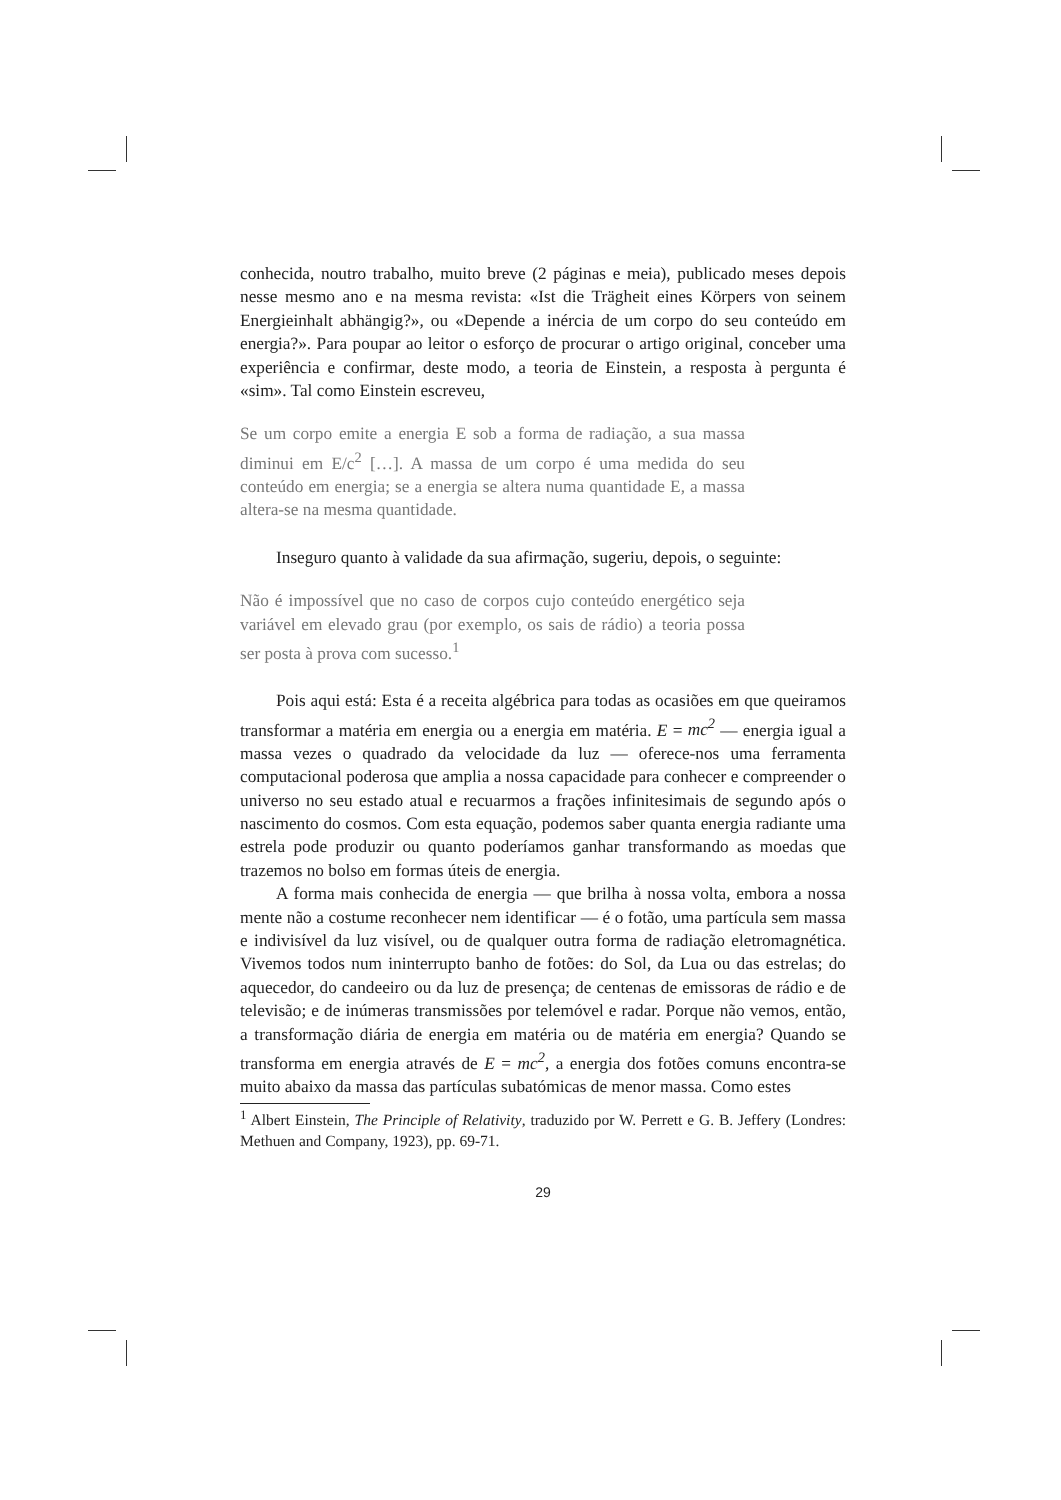conhecida, noutro trabalho, muito breve (2 páginas e meia), publicado meses depois nesse mesmo ano e na mesma revista: «Ist die Trägheit eines Körpers von seinem Energieinhalt abhängig?», ou «Depende a inércia de um corpo do seu conteúdo em energia?». Para poupar ao leitor o esforço de procurar o artigo original, conceber uma experiência e confirmar, deste modo, a teoria de Einstein, a resposta à pergunta é «sim». Tal como Einstein escreveu,
Se um corpo emite a energia E sob a forma de radiação, a sua massa diminui em E/c<sup>2</sup> […]. A massa de um corpo é uma medida do seu conteúdo em energia; se a energia se altera numa quantidade E, a massa altera-se na mesma quantidade.
Inseguro quanto à validade da sua afirmação, sugeriu, depois, o seguinte:
Não é impossível que no caso de corpos cujo conteúdo energético seja variável em elevado grau (por exemplo, os sais de rádio) a teoria possa ser posta à prova com sucesso.<sup>1</sup>
Pois aqui está: Esta é a receita algébrica para todas as ocasiões em que queiramos transformar a matéria em energia ou a energia em matéria. E = mc<sup>2</sup> — energia igual a massa vezes o quadrado da velocidade da luz — oferece-nos uma ferramenta computacional poderosa que amplia a nossa capacidade para conhecer e compreender o universo no seu estado atual e recuarmos a frações infinitesimais de segundo após o nascimento do cosmos. Com esta equação, podemos saber quanta energia radiante uma estrela pode produzir ou quanto poderíamos ganhar transformando as moedas que trazemos no bolso em formas úteis de energia.
A forma mais conhecida de energia — que brilha à nossa volta, embora a nossa mente não a costume reconhecer nem identificar — é o fotão, uma partícula sem massa e indivisível da luz visível, ou de qualquer outra forma de radiação eletromagnética. Vivemos todos num ininterrupto banho de fotões: do Sol, da Lua ou das estrelas; do aquecedor, do candeeiro ou da luz de presença; de centenas de emissoras de rádio e de televisão; e de inúmeras transmissões por telemóvel e radar. Porque não vemos, então, a transformação diária de energia em matéria ou de matéria em energia? Quando se transforma em energia através de E = mc<sup>2</sup>, a energia dos fotões comuns encontra-se muito abaixo da massa das partículas subatómicas de menor massa. Como estes
<sup>1</sup> Albert Einstein, The Principle of Relativity, traduzido por W. Perrett e G. B. Jeffery (Londres: Methuen and Company, 1923), pp. 69-71.
29